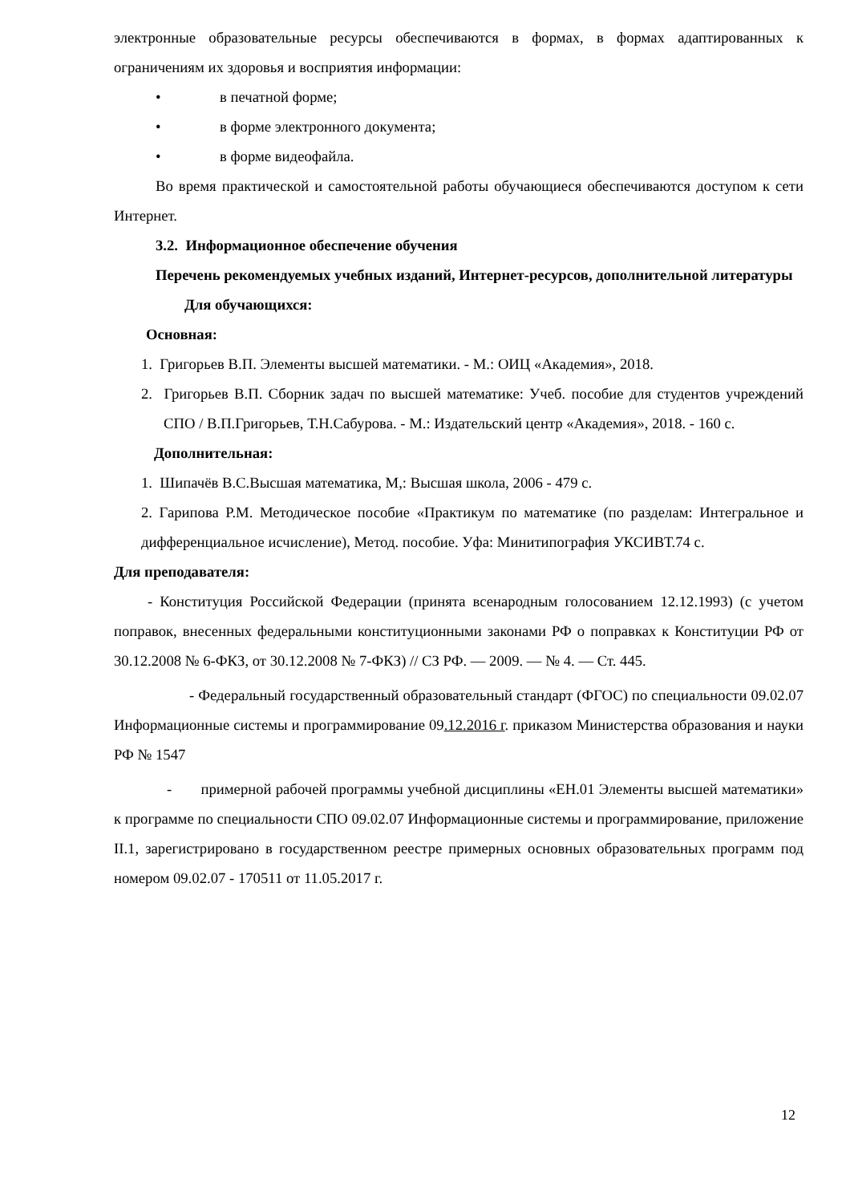электронные образовательные ресурсы обеспечиваются в формах, в формах адаптированных к ограничениям их здоровья и восприятия информации:
• в печатной форме;
• в форме электронного документа;
• в форме видеофайла.
Во время практической и самостоятельной работы обучающиеся обеспечиваются доступом к сети Интернет.
3.2. Информационное обеспечение обучения
Перечень рекомендуемых учебных изданий, Интернет-ресурсов, дополнительной литературы
Для обучающихся:
Основная:
1. Григорьев В.П. Элементы высшей математики. - М.: ОИЦ «Академия», 2018.
2. Григорьев В.П. Сборник задач по высшей математике: Учеб. пособие для студентов учреждений СПО / В.П.Григорьев, Т.Н.Сабурова. - М.: Издательский центр «Академия», 2018. - 160 с.
Дополнительная:
1. Шипачёв В.С.Высшая математика, М,: Высшая школа, 2006 - 479 с.
2. Гарипова Р.М. Методическое пособие «Практикум по математике (по разделам: Интегральное и дифференциальное исчисление), Метод. пособие. Уфа: Минитипография УКСИВТ.74 с.
Для преподавателя:
- Конституция Российской Федерации (принята всенародным голосованием 12.12.1993) (с учетом поправок, внесенных федеральными конституционными законами РФ о поправках к Конституции РФ от 30.12.2008 № 6-ФКЗ, от 30.12.2008 № 7-ФКЗ) // СЗ РФ. — 2009. — № 4. — Ст. 445.
- Федеральный государственный образовательный стандарт (ФГОС) по специальности 09.02.07 Информационные системы и программирование 09.12.2016 г. приказом Министерства образования и науки РФ № 1547
- примерной рабочей программы учебной дисциплины «ЕН.01 Элементы высшей математики» к программе по специальности СПО 09.02.07 Информационные системы и программирование, приложение II.1, зарегистрировано в государственном реестре примерных основных образовательных программ под номером 09.02.07 - 170511 от 11.05.2017 г.
12